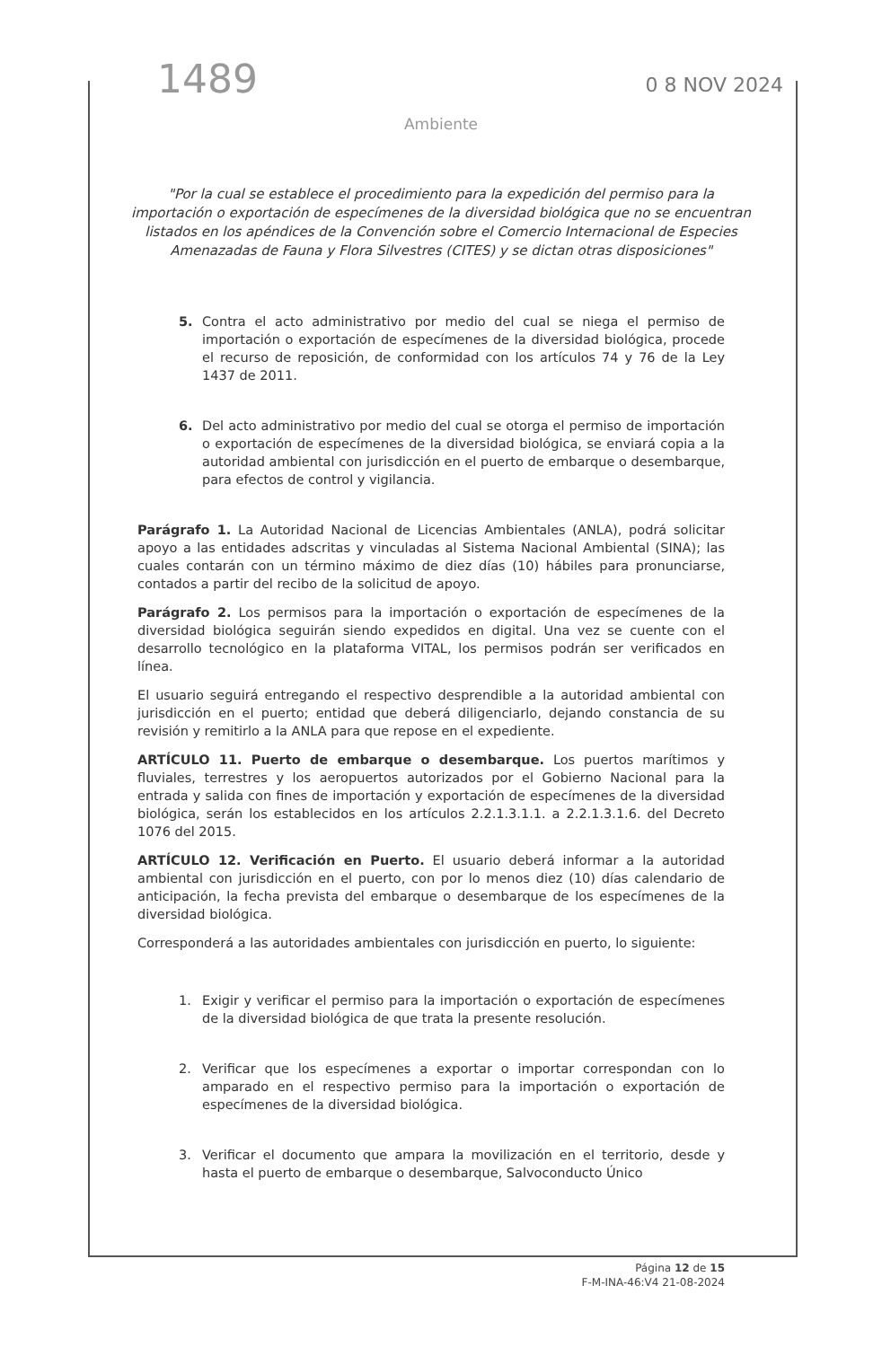1489 0 8 NOV 2024
Ambiente
"Por la cual se establece el procedimiento para la expedición del permiso para la importación o exportación de especímenes de la diversidad biológica que no se encuentran listados en los apéndices de la Convención sobre el Comercio Internacional de Especies Amenazadas de Fauna y Flora Silvestres (CITES) y se dictan otras disposiciones"
5. Contra el acto administrativo por medio del cual se niega el permiso de importación o exportación de especímenes de la diversidad biológica, procede el recurso de reposición, de conformidad con los artículos 74 y 76 de la Ley 1437 de 2011.
6. Del acto administrativo por medio del cual se otorga el permiso de importación o exportación de especímenes de la diversidad biológica, se enviará copia a la autoridad ambiental con jurisdicción en el puerto de embarque o desembarque, para efectos de control y vigilancia.
Parágrafo 1. La Autoridad Nacional de Licencias Ambientales (ANLA), podrá solicitar apoyo a las entidades adscritas y vinculadas al Sistema Nacional Ambiental (SINA); las cuales contarán con un término máximo de diez días (10) hábiles para pronunciarse, contados a partir del recibo de la solicitud de apoyo.
Parágrafo 2. Los permisos para la importación o exportación de especímenes de la diversidad biológica seguirán siendo expedidos en digital. Una vez se cuente con el desarrollo tecnológico en la plataforma VITAL, los permisos podrán ser verificados en línea.
El usuario seguirá entregando el respectivo desprendible a la autoridad ambiental con jurisdicción en el puerto; entidad que deberá diligenciarlo, dejando constancia de su revisión y remitirlo a la ANLA para que repose en el expediente.
ARTÍCULO 11. Puerto de embarque o desembarque. Los puertos marítimos y fluviales, terrestres y los aeropuertos autorizados por el Gobierno Nacional para la entrada y salida con fines de importación y exportación de especímenes de la diversidad biológica, serán los establecidos en los artículos 2.2.1.3.1.1. a 2.2.1.3.1.6. del Decreto 1076 del 2015.
ARTÍCULO 12. Verificación en Puerto. El usuario deberá informar a la autoridad ambiental con jurisdicción en el puerto, con por lo menos diez (10) días calendario de anticipación, la fecha prevista del embarque o desembarque de los especímenes de la diversidad biológica.
Corresponderá a las autoridades ambientales con jurisdicción en puerto, lo siguiente:
1. Exigir y verificar el permiso para la importación o exportación de especímenes de la diversidad biológica de que trata la presente resolución.
2. Verificar que los especímenes a exportar o importar correspondan con lo amparado en el respectivo permiso para la importación o exportación de especímenes de la diversidad biológica.
3. Verificar el documento que ampara la movilización en el territorio, desde y hasta el puerto de embarque o desembarque, Salvoconducto Único
Página 12 de 15
F-M-INA-46:V4 21-08-2024